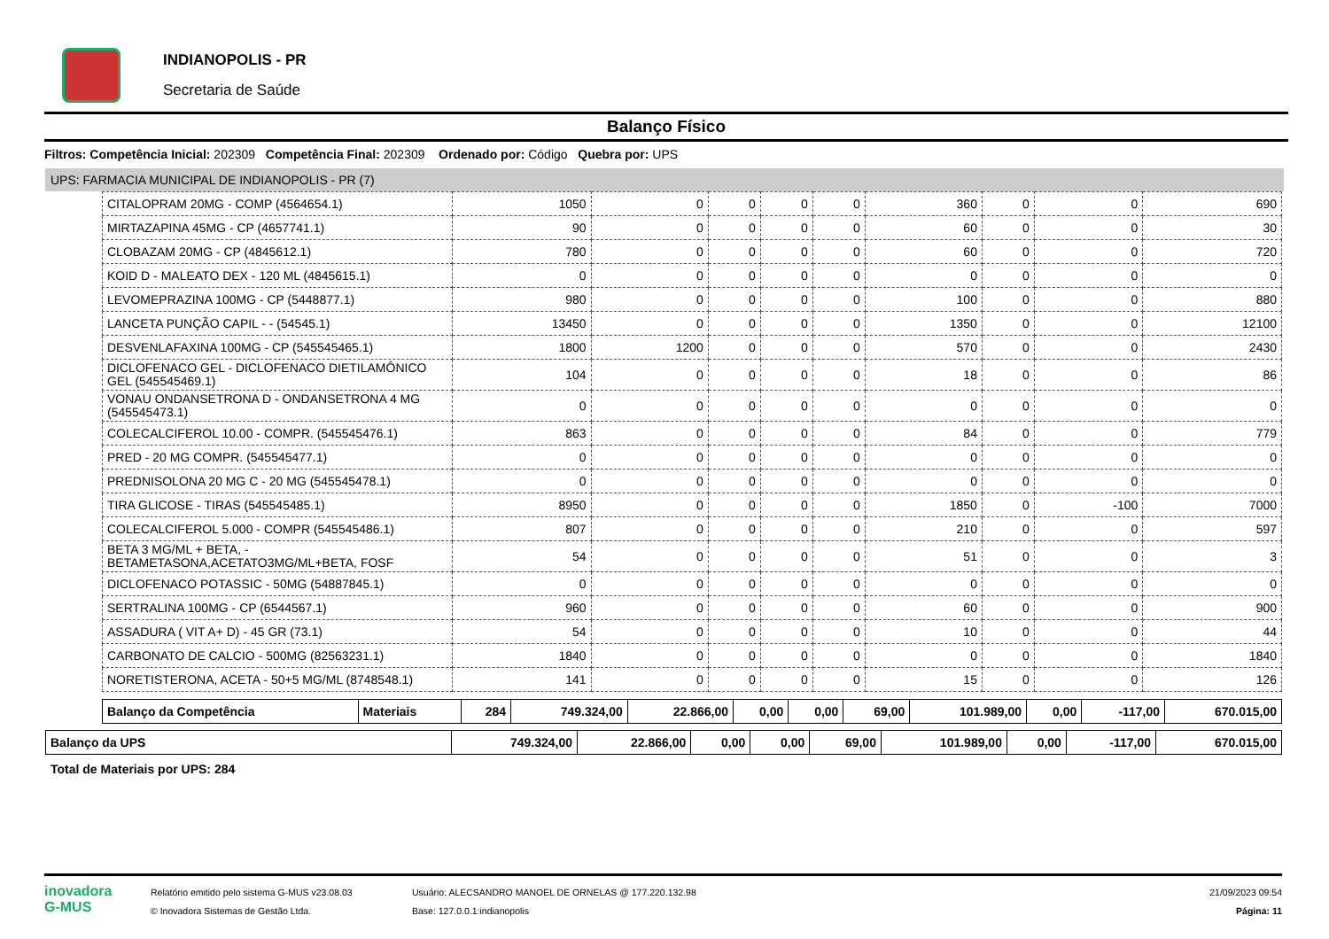INDIANOPOLIS - PR
Secretaria de Saúde
Balanço Físico
Filtros: Competência Inicial: 202309 Competência Final: 202309 Ordenado por: Código Quebra por: UPS
UPS: FARMACIA MUNICIPAL DE INDIANOPOLIS - PR (7)
| CITALOPRAM 20MG - COMP (4564654.1) | 1050 | 0 | 0 | 0 | 0 | 360 | 0 | 0 | 690 |
| MIRTAZAPINA 45MG - CP (4657741.1) | 90 | 0 | 0 | 0 | 0 | 60 | 0 | 0 | 30 |
| CLOBAZAM 20MG - CP (4845612.1) | 780 | 0 | 0 | 0 | 0 | 60 | 0 | 0 | 720 |
| KOID D - MALEATO DEX - 120 ML (4845615.1) | 0 | 0 | 0 | 0 | 0 | 0 | 0 | 0 | 0 |
| LEVOMEPRAZINA 100MG - CP (5448877.1) | 980 | 0 | 0 | 0 | 0 | 100 | 0 | 0 | 880 |
| LANCETA PUNÇÃO CAPIL - - (54545.1) | 13450 | 0 | 0 | 0 | 0 | 1350 | 0 | 0 | 12100 |
| DESVENLAFAXINA 100MG - CP (545545465.1) | 1800 | 1200 | 0 | 0 | 0 | 570 | 0 | 0 | 2430 |
| DICLOFENACO GEL - DICLOFENACO DIETILAMÔNICO GEL (545545469.1) | 104 | 0 | 0 | 0 | 0 | 18 | 0 | 0 | 86 |
| VONAU ONDANSETRONA D - ONDANSETRONA 4 MG (545545473.1) | 0 | 0 | 0 | 0 | 0 | 0 | 0 | 0 | 0 |
| COLECALCIFEROL 10.00 - COMPR. (545545476.1) | 863 | 0 | 0 | 0 | 0 | 84 | 0 | 0 | 779 |
| PRED - 20 MG COMPR. (545545477.1) | 0 | 0 | 0 | 0 | 0 | 0 | 0 | 0 | 0 |
| PREDNISOLONA 20 MG C - 20 MG (545545478.1) | 0 | 0 | 0 | 0 | 0 | 0 | 0 | 0 | 0 |
| TIRA GLICOSE - TIRAS (545545485.1) | 8950 | 0 | 0 | 0 | 0 | 1850 | 0 | -100 | 7000 |
| COLECALCIFEROL 5.000 - COMPR (545545486.1) | 807 | 0 | 0 | 0 | 0 | 210 | 0 | 0 | 597 |
| BETA 3 MG/ML + BETA, - BETAMETASONA,ACETATO3MG/ML+BETA, FOSF | 54 | 0 | 0 | 0 | 0 | 51 | 0 | 0 | 3 |
| DICLOFENACO POTASSIC - 50MG (54887845.1) | 0 | 0 | 0 | 0 | 0 | 0 | 0 | 0 | 0 |
| SERTRALINA 100MG - CP (6544567.1) | 960 | 0 | 0 | 0 | 0 | 60 | 0 | 0 | 900 |
| ASSADURA ( VIT A+ D) - 45 GR (73.1) | 54 | 0 | 0 | 0 | 0 | 10 | 0 | 0 | 44 |
| CARBONATO DE CALCIO - 500MG (82563231.1) | 1840 | 0 | 0 | 0 | 0 | 0 | 0 | 0 | 1840 |
| NORETISTERONA, ACETA - 50+5 MG/ML (8748548.1) | 141 | 0 | 0 | 0 | 0 | 15 | 0 | 0 | 126 |
| Balanço da Competência | Materiais | 284 | 749.324,00 | 22.866,00 | 0,00 | 0,00 | 69,00 | 101.989,00 | 0,00 | -117,00 | 670.015,00 |
| Balanço da UPS | 749.324,00 | 22.866,00 | 0,00 | 0,00 | 69,00 | 101.989,00 | 0,00 | -117,00 | 670.015,00 |
Total de Materiais por UPS: 284
inovadora
G-MUS
Relatório emitido pelo sistema G-MUS v23.08.03
© Inovadora Sistemas de Gestão Ltda.
Usuário: ALECSANDRO MANOEL DE ORNELAS @ 177.220.132.98
Base: 127.0.0.1:indianopolis
21/09/2023 09:54
Página: 11